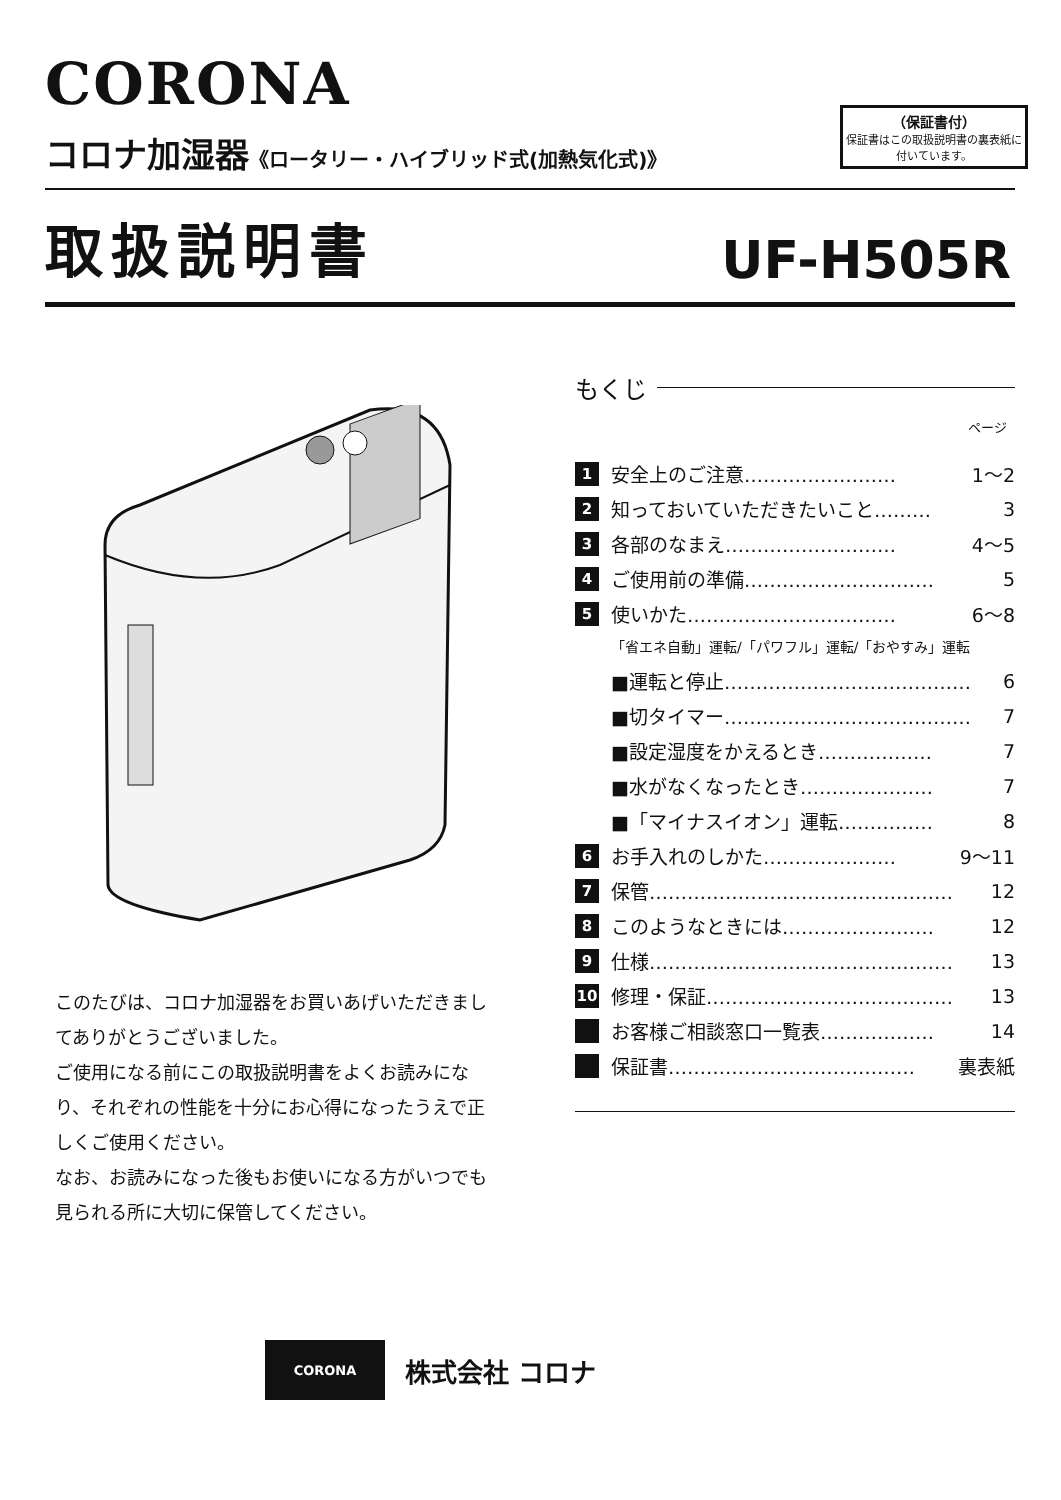CORONA
コロナ加湿器《ロータリー・ハイブリッド式(加熱気化式)》
（保証書付）
保証書はこの取扱説明書の裏表紙に付いています。
取扱説明書 UF-H505R
このたびは、コロナ加湿器をお買いあげいただきましてありがとうございました。
ご使用になる前にこの取扱説明書をよくお読みになり、それぞれの性能を十分にお心得になったうえで正しくご使用ください。
なお、お読みになった後もお使いになる方がいつでも見られる所に大切に保管してください。
もくじ
ページ
1 安全上のご注意…………………… 1～2
2 知っておいていただきたいこと……… 3
3 各部のなまえ……………………… 4～5
4 ご使用前の準備………………………… 5
5 使いかた…………………………… 6～8
「省エネ自動」運転/「パワフル」運転/「おやすみ」運転
■運転と停止………………………………… 6
■切タイマー………………………………… 7
■設定湿度をかえるとき……………… 7
■水がなくなったとき………………… 7
■「マイナスイオン」運転…………… 8
6 お手入れのしかた………………… 9～11
7 保管………………………………………… 12
8 このようなときには…………………… 12
9 仕様………………………………………… 13
10 修理・保証………………………………… 13
お客様ご相談窓口一覧表……………… 14
保証書………………………………… 裏表紙
CORONA
株式会社 コロナ